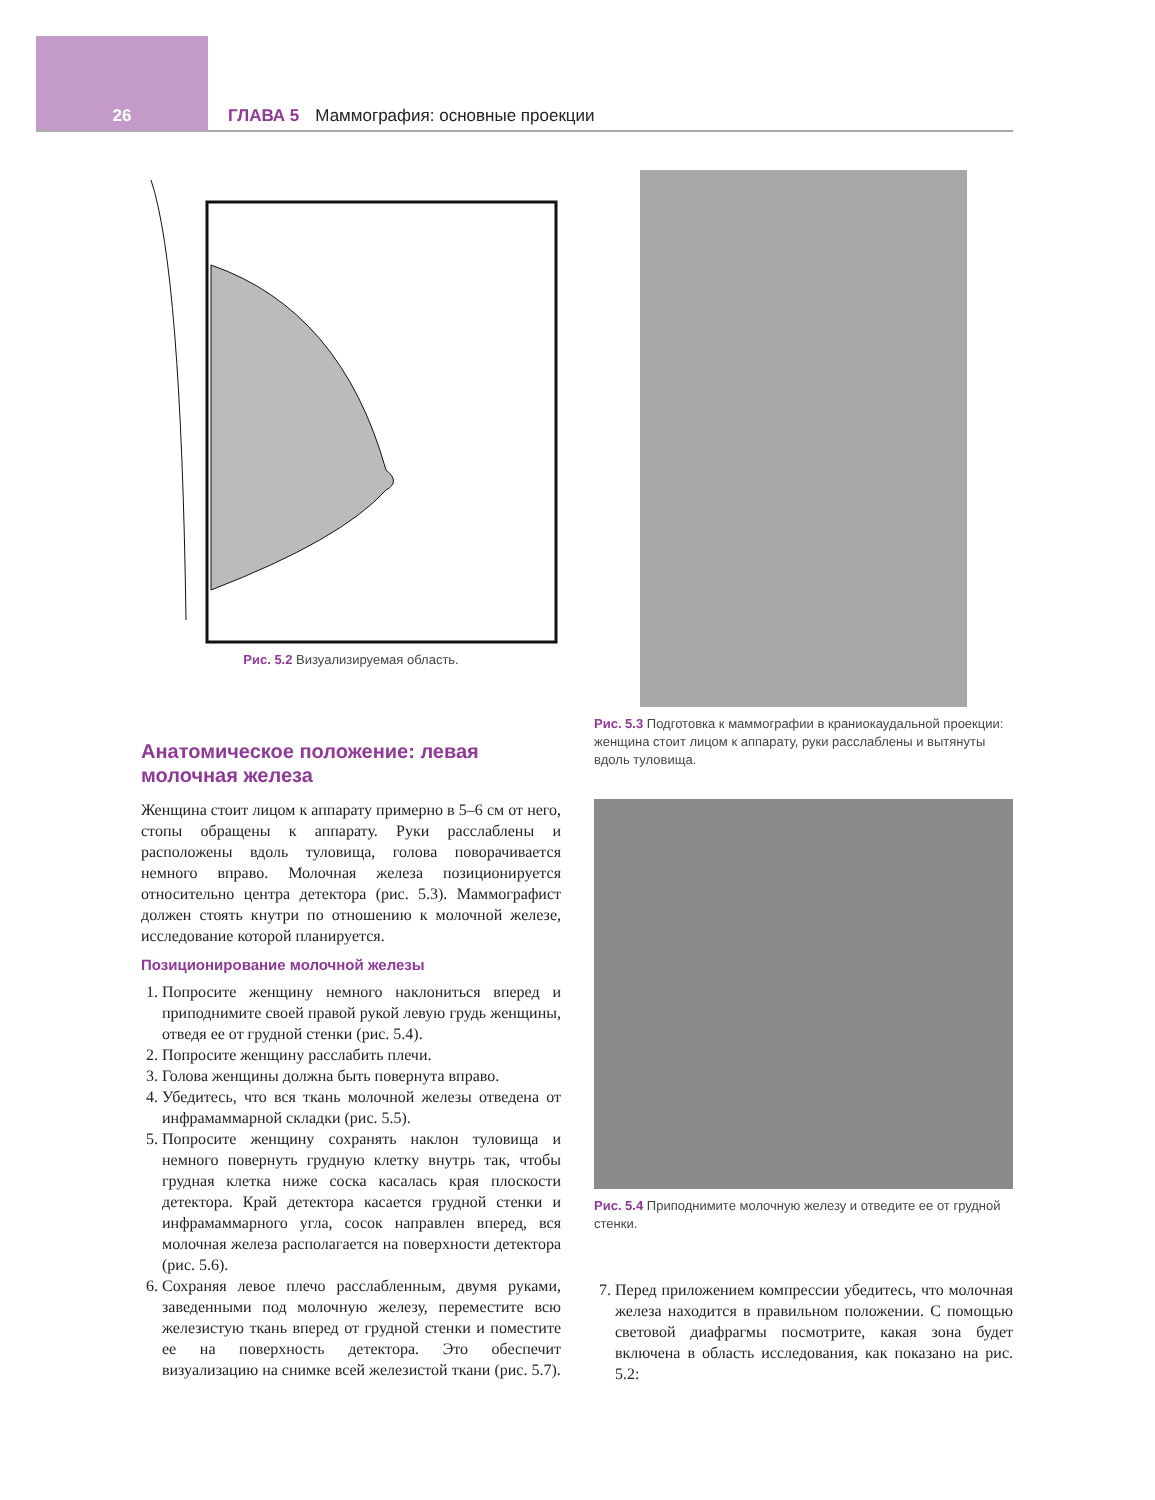26 ГЛАВА 5 Маммография: основные проекции
Рис. 5.2 Визуализируемая область.
Анатомическое положение: левая молочная железа
Женщина стоит лицом к аппарату примерно в 5–6 см от него, стопы обращены к аппарату. Руки расслаблены и расположены вдоль туловища, голова поворачивается немного вправо. Молочная железа позиционируется относительно центра детектора (рис. 5.3). Маммографист должен стоять кнутри по отношению к молочной железе, исследование которой планируется.
Позиционирование молочной железы
1. Попросите женщину немного наклониться вперед и приподнимите своей правой рукой левую грудь женщины, отведя ее от грудной стенки (рис. 5.4).
2. Попросите женщину расслабить плечи.
3. Голова женщины должна быть повернута вправо.
4. Убедитесь, что вся ткань молочной железы отведена от инфрамаммарной складки (рис. 5.5).
5. Попросите женщину сохранять наклон туловища и немного повернуть грудную клетку внутрь так, чтобы грудная клетка ниже соска касалась края плоскости детектора. Край детектора касается грудной стенки и инфрамаммарного угла, сосок направлен вперед, вся молочная железа располагается на поверхности детектора (рис. 5.6).
6. Сохраняя левое плечо расслабленным, двумя руками, заведенными под молочную железу, переместите всю железистую ткань вперед от грудной стенки и поместите ее на поверхность детектора. Это обеспечит визуализацию на снимке всей железистой ткани (рис. 5.7).
Рис. 5.3 Подготовка к маммографии в краниокаудальной проекции: женщина стоит лицом к аппарату, руки расслаблены и вытянуты вдоль туловища.
Рис. 5.4 Приподнимите молочную железу и отведите ее от грудной стенки.
7. Перед приложением компрессии убедитесь, что молочная железа находится в правильном положении. С помощью световой диафрагмы посмотрите, какая зона будет включена в область исследования, как показано на рис. 5.2: